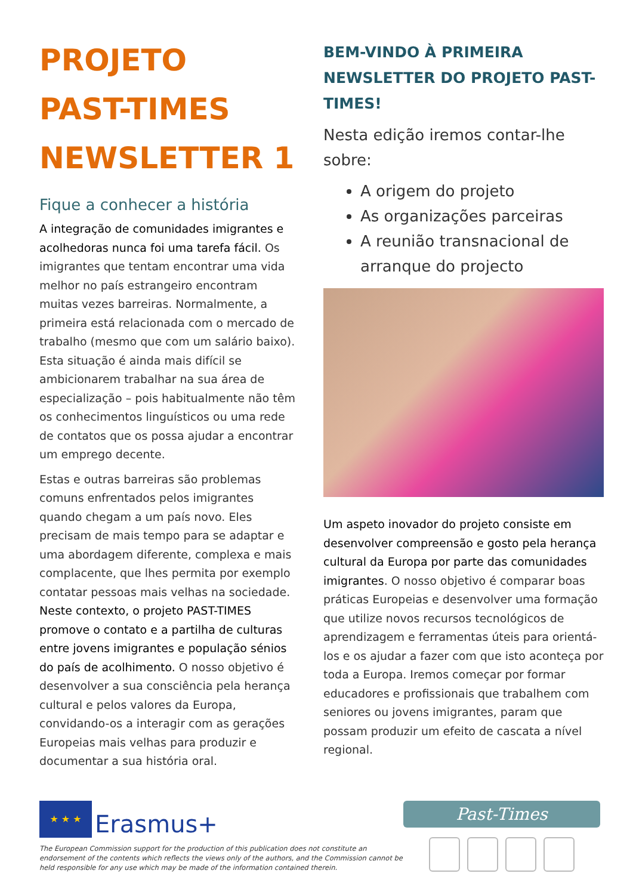PROJETO
PAST-TIMES
NEWSLETTER 1
Fique a conhecer a história
A integração de comunidades imigrantes e acolhedoras nunca foi uma tarefa fácil. Os imigrantes que tentam encontrar uma vida melhor no país estrangeiro encontram muitas vezes barreiras. Normalmente, a primeira está relacionada com o mercado de trabalho (mesmo que com um salário baixo). Esta situação é ainda mais difícil se ambicionarem trabalhar na sua área de especialização – pois habitualmente não têm os conhecimentos linguísticos ou uma rede de contatos que os possa ajudar a encontrar um emprego decente.
Estas e outras barreiras são problemas comuns enfrentados pelos imigrantes quando chegam a um país novo. Eles precisam de mais tempo para se adaptar e uma abordagem diferente, complexa e mais complacente, que lhes permita por exemplo contatar pessoas mais velhas na sociedade. Neste contexto, o projeto PAST-TIMES promove o contato e a partilha de culturas entre jovens imigrantes e população sénios do país de acolhimento. O nosso objetivo é desenvolver a sua consciência pela herança cultural e pelos valores da Europa, convidando-os a interagir com as gerações Europeias mais velhas para produzir e documentar a sua história oral.
BEM-VINDO À PRIMEIRA NEWSLETTER DO PROJETO PAST-TIMES!
Nesta edição iremos contar-lhe sobre:
A origem do projeto
As organizações parceiras
A reunião transnacional de arranque do projecto
Um aspeto inovador do projeto consiste em desenvolver compreensão e gosto pela herança cultural da Europa por parte das comunidades imigrantes. O nosso objetivo é comparar boas práticas Europeias e desenvolver uma formação que utilize novos recursos tecnológicos de aprendizagem e ferramentas úteis para orientá-los e os ajudar a fazer com que isto aconteça por toda a Europa. Iremos começar por formar educadores e profissionais que trabalhem com seniores ou jovens imigrantes, param que possam produzir um efeito de cascata a nível regional.
★ ★ ★ Erasmus+
The European Commission support for the production of this publication does not constitute an endorsement of the contents which reflects the views only of the authors, and the Commission cannot be held responsible for any use which may be made of the information contained therein.
Past-Times